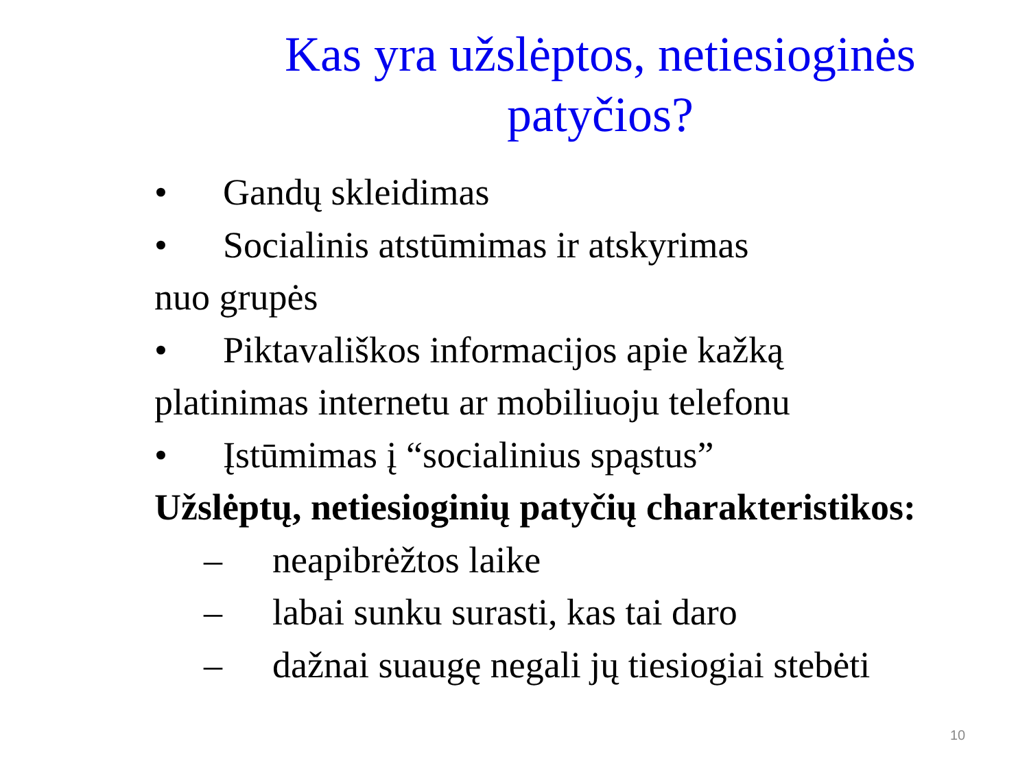Kas yra užslėptos, netiesioginės patyčios?
• Gandų skleidimas
• Socialinis atstūmimas ir atskyrimas
nuo grupės
• Piktavališkos informacijos apie kažką
platinimas internetu ar mobiliuoju telefonu
• Įstūmimas į “socialinius spąstus”
Užslėptų, netiesioginių patyčių charakteristikos:
– neapibrėžtos laike
– labai sunku surasti, kas tai daro
– dažnai suaugę negali jų tiesiogiai stebėti
10